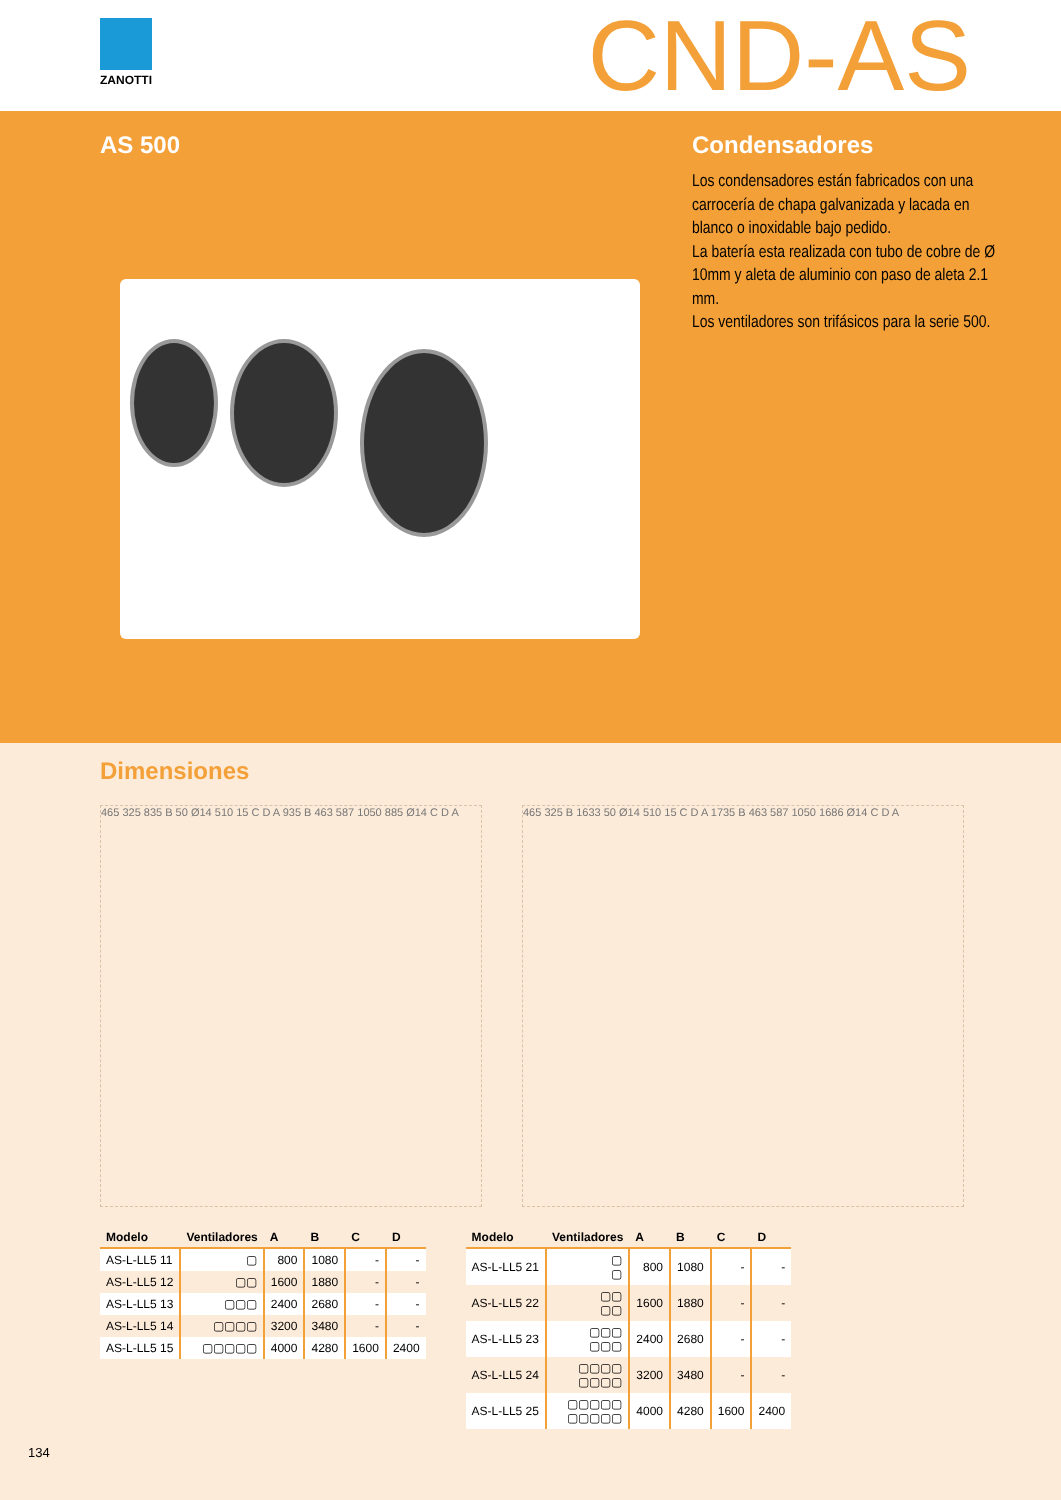ZANOTTI CND-AS
AS 500 Condensadores
Los condensadores están fabricados con una carrocería de chapa galvanizada y lacada en blanco o inoxidable bajo pedido.
La batería esta realizada con tubo de cobre de Ø 10mm y aleta de aluminio con paso de aleta 2.1 mm.
Los ventiladores son trifásicos para la serie 500.
Dimensiones
465 325 835 B 50 Ø14 510 15 C D A 935 B 463 587 1050 885 Ø14 C D A
465 325 B 1633 50 Ø14 510 15 C D A 1735 B 463 587 1050 1686 Ø14 C D A
| Modelo | Ventiladores | A | B | C | D |
| --- | --- | --- | --- | --- | --- |
| AS-L-LL5 11 | ▢ | 800 | 1080 | - | - |
| AS-L-LL5 12 | ▢▢ | 1600 | 1880 | - | - |
| AS-L-LL5 13 | ▢▢▢ | 2400 | 2680 | - | - |
| AS-L-LL5 14 | ▢▢▢▢ | 3200 | 3480 | - | - |
| AS-L-LL5 15 | ▢▢▢▢▢ | 4000 | 4280 | 1600 | 2400 |
| Modelo | Ventiladores | A | B | C | D |
| --- | --- | --- | --- | --- | --- |
| AS-L-LL5 21 | ▢ ▢ | 800 | 1080 | - | - |
| AS-L-LL5 22 | ▢▢ ▢▢ | 1600 | 1880 | - | - |
| AS-L-LL5 23 | ▢▢▢ ▢▢▢ | 2400 | 2680 | - | - |
| AS-L-LL5 24 | ▢▢▢▢ ▢▢▢▢ | 3200 | 3480 | - | - |
| AS-L-LL5 25 | ▢▢▢▢▢ ▢▢▢▢▢ | 4000 | 4280 | 1600 | 2400 |
134